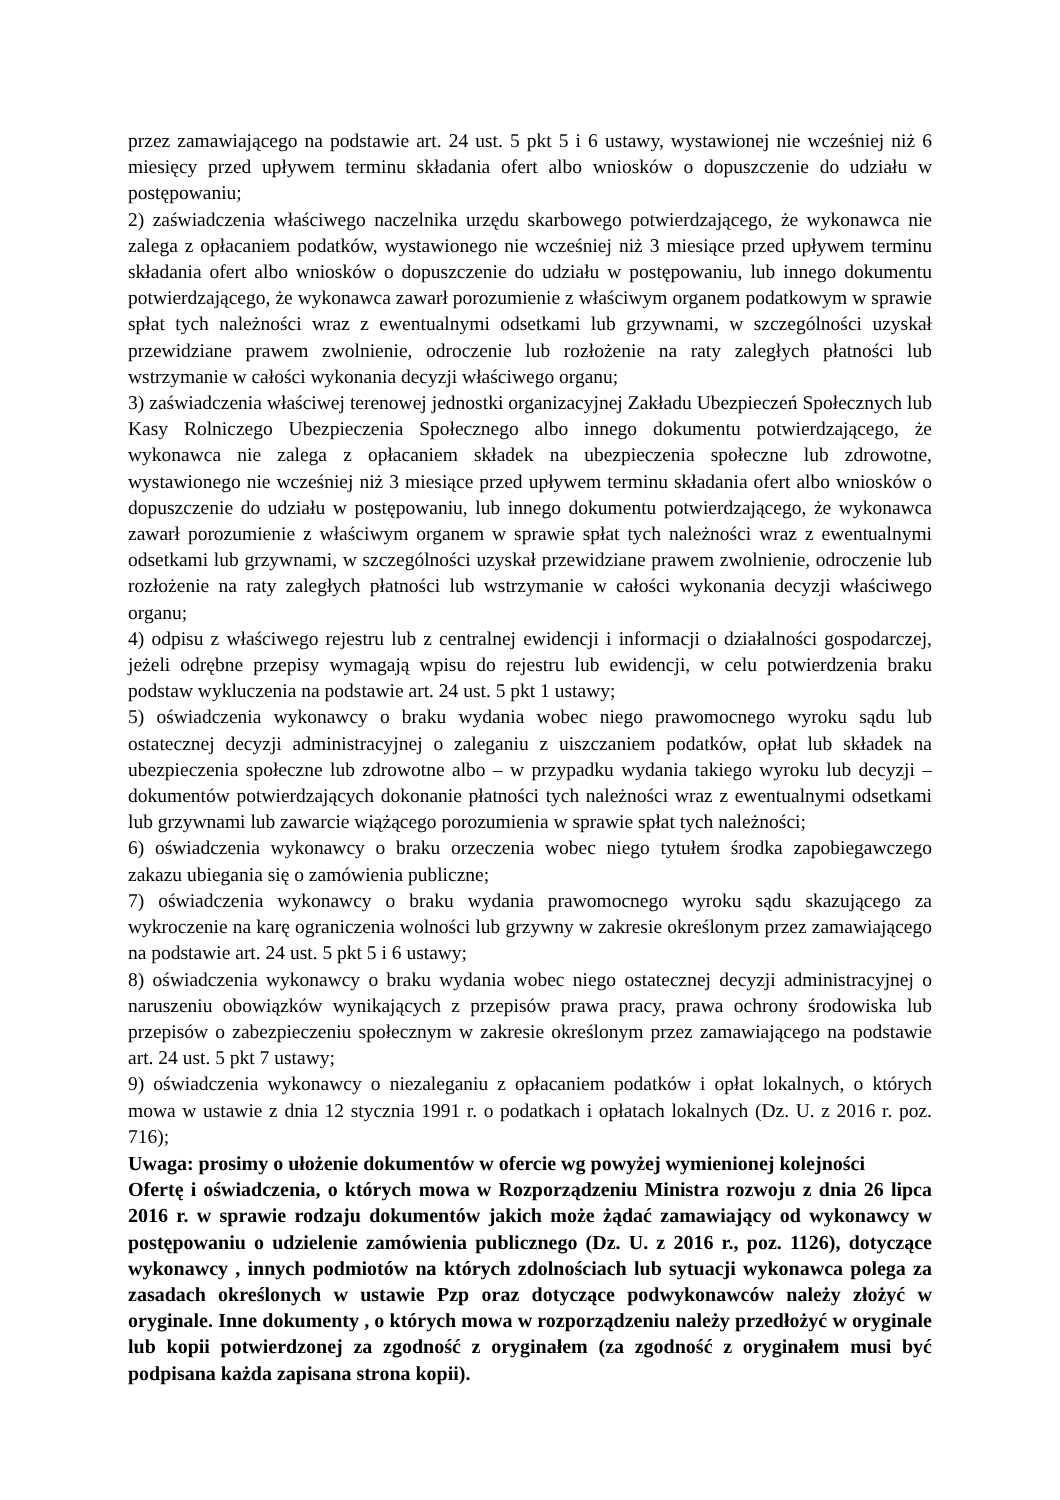przez zamawiającego na podstawie art. 24 ust. 5 pkt 5 i 6 ustawy, wystawionej nie wcześniej niż 6 miesięcy przed upływem terminu składania ofert albo wniosków o dopuszczenie do udziału w postępowaniu;
2) zaświadczenia właściwego naczelnika urzędu skarbowego potwierdzającego, że wykonawca nie zalega z opłacaniem podatków, wystawionego nie wcześniej niż 3 miesiące przed upływem terminu składania ofert albo wniosków o dopuszczenie do udziału w postępowaniu, lub innego dokumentu potwierdzającego, że wykonawca zawarł porozumienie z właściwym organem podatkowym w sprawie spłat tych należności wraz z ewentualnymi odsetkami lub grzywnami, w szczególności uzyskał przewidziane prawem zwolnienie, odroczenie lub rozłożenie na raty zaległych płatności lub wstrzymanie w całości wykonania decyzji właściwego organu;
3) zaświadczenia właściwej terenowej jednostki organizacyjnej Zakładu Ubezpieczeń Społecznych lub Kasy Rolniczego Ubezpieczenia Społecznego albo innego dokumentu potwierdzającego, że wykonawca nie zalega z opłacaniem składek na ubezpieczenia społeczne lub zdrowotne, wystawionego nie wcześniej niż 3 miesiące przed upływem terminu składania ofert albo wniosków o dopuszczenie do udziału w postępowaniu, lub innego dokumentu potwierdzającego, że wykonawca zawarł porozumienie z właściwym organem w sprawie spłat tych należności wraz z ewentualnymi odsetkami lub grzywnami, w szczególności uzyskał przewidziane prawem zwolnienie, odroczenie lub rozłożenie na raty zaległych płatności lub wstrzymanie w całości wykonania decyzji właściwego organu;
4) odpisu z właściwego rejestru lub z centralnej ewidencji i informacji o działalności gospodarczej, jeżeli odrębne przepisy wymagają wpisu do rejestru lub ewidencji, w celu potwierdzenia braku podstaw wykluczenia na podstawie art. 24 ust. 5 pkt 1 ustawy;
5) oświadczenia wykonawcy o braku wydania wobec niego prawomocnego wyroku sądu lub ostatecznej decyzji administracyjnej o zaleganiu z uiszczaniem podatków, opłat lub składek na ubezpieczenia społeczne lub zdrowotne albo – w przypadku wydania takiego wyroku lub decyzji – dokumentów potwierdzających dokonanie płatności tych należności wraz z ewentualnymi odsetkami lub grzywnami lub zawarcie wiążącego porozumienia w sprawie spłat tych należności;
6) oświadczenia wykonawcy o braku orzeczenia wobec niego tytułem środka zapobiegawczego zakazu ubiegania się o zamówienia publiczne;
7) oświadczenia wykonawcy o braku wydania prawomocnego wyroku sądu skazującego za wykroczenie na karę ograniczenia wolności lub grzywny w zakresie określonym przez zamawiającego na podstawie art. 24 ust. 5 pkt 5 i 6 ustawy;
8) oświadczenia wykonawcy o braku wydania wobec niego ostatecznej decyzji administracyjnej o naruszeniu obowiązków wynikających z przepisów prawa pracy, prawa ochrony środowiska lub przepisów o zabezpieczeniu społecznym w zakresie określonym przez zamawiającego na podstawie art. 24 ust. 5 pkt 7 ustawy;
9) oświadczenia wykonawcy o niezaleganiu z opłacaniem podatków i opłat lokalnych, o których mowa w ustawie z dnia 12 stycznia 1991 r. o podatkach i opłatach lokalnych (Dz. U. z 2016 r. poz. 716);
Uwaga: prosimy o ułożenie dokumentów w ofercie wg powyżej wymienionej kolejności
Ofertę i oświadczenia, o których mowa w Rozporządzeniu Ministra rozwoju z dnia 26 lipca 2016 r. w sprawie rodzaju dokumentów jakich może żądać zamawiający od wykonawcy w postępowaniu o udzielenie zamówienia publicznego (Dz. U. z 2016 r., poz. 1126), dotyczące wykonawcy , innych podmiotów na których zdolnościach lub sytuacji wykonawca polega za zasadach określonych w ustawie Pzp oraz dotyczące podwykonawców należy złożyć w oryginale. Inne dokumenty , o których mowa w rozporządzeniu należy przedłożyć w oryginale lub kopii potwierdzonej za zgodność z oryginałem (za zgodność z oryginałem musi być podpisana każda zapisana strona kopii).